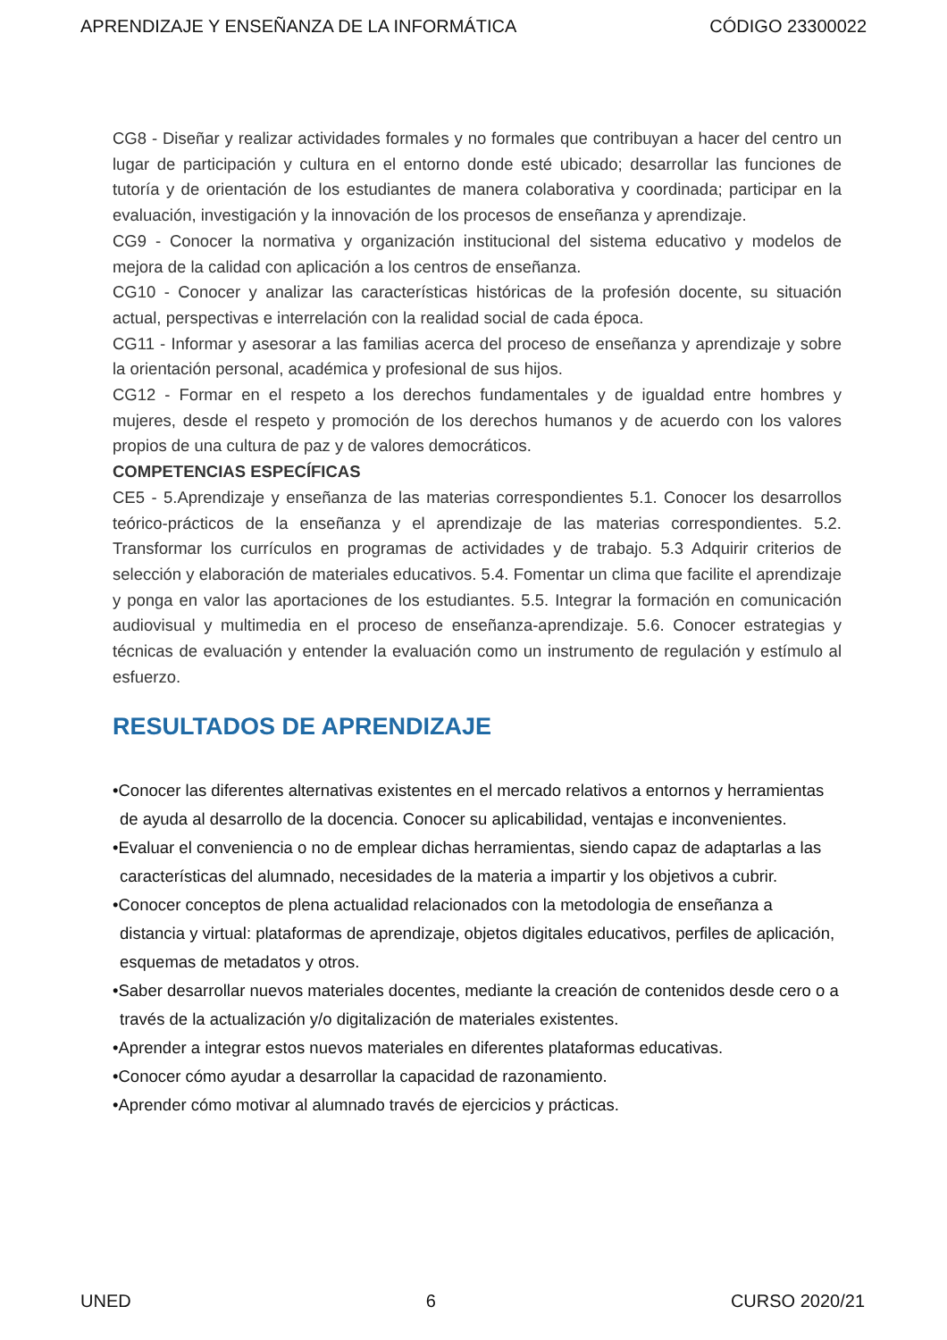APRENDIZAJE Y ENSEÑANZA DE LA INFORMÁTICA CÓDIGO 23300022
CG8 - Diseñar y realizar actividades formales y no formales que contribuyan a hacer del centro un lugar de participación y cultura en el entorno donde esté ubicado; desarrollar las funciones de tutoría y de orientación de los estudiantes de manera colaborativa y coordinada; participar en la evaluación, investigación y la innovación de los procesos de enseñanza y aprendizaje.
CG9 - Conocer la normativa y organización institucional del sistema educativo y modelos de mejora de la calidad con aplicación a los centros de enseñanza.
CG10 - Conocer y analizar las características históricas de la profesión docente, su situación actual, perspectivas e interrelación con la realidad social de cada época.
CG11 - Informar y asesorar a las familias acerca del proceso de enseñanza y aprendizaje y sobre la orientación personal, académica y profesional de sus hijos.
CG12 - Formar en el respeto a los derechos fundamentales y de igualdad entre hombres y mujeres, desde el respeto y promoción de los derechos humanos y de acuerdo con los valores propios de una cultura de paz y de valores democráticos.
COMPETENCIAS ESPECÍFICAS
CE5 - 5.Aprendizaje y enseñanza de las materias correspondientes 5.1. Conocer los desarrollos teórico-prácticos de la enseñanza y el aprendizaje de las materias correspondientes. 5.2. Transformar los currículos en programas de actividades y de trabajo. 5.3 Adquirir criterios de selección y elaboración de materiales educativos. 5.4. Fomentar un clima que facilite el aprendizaje y ponga en valor las aportaciones de los estudiantes. 5.5. Integrar la formación en comunicación audiovisual y multimedia en el proceso de enseñanza-aprendizaje. 5.6. Conocer estrategias y técnicas de evaluación y entender la evaluación como un instrumento de regulación y estímulo al esfuerzo.
RESULTADOS DE APRENDIZAJE
•Conocer las diferentes alternativas existentes en el mercado relativos a entornos y herramientas de ayuda al desarrollo de la docencia. Conocer su aplicabilidad, ventajas e inconvenientes.
•Evaluar el conveniencia o no de emplear dichas herramientas, siendo capaz de adaptarlas a las características del alumnado, necesidades de la materia a impartir y los objetivos a cubrir.
•Conocer conceptos de plena actualidad relacionados con la metodologia de enseñanza a distancia y virtual: plataformas de aprendizaje, objetos digitales educativos, perfiles de aplicación, esquemas de metadatos y otros.
•Saber desarrollar nuevos materiales docentes, mediante la creación de contenidos desde cero o a través de la actualización y/o digitalización de materiales existentes.
•Aprender a integrar estos nuevos materiales en diferentes plataformas educativas.
•Conocer cómo ayudar a desarrollar la capacidad de razonamiento.
•Aprender cómo motivar al alumnado través de ejercicios y prácticas.
UNED 6 CURSO 2020/21